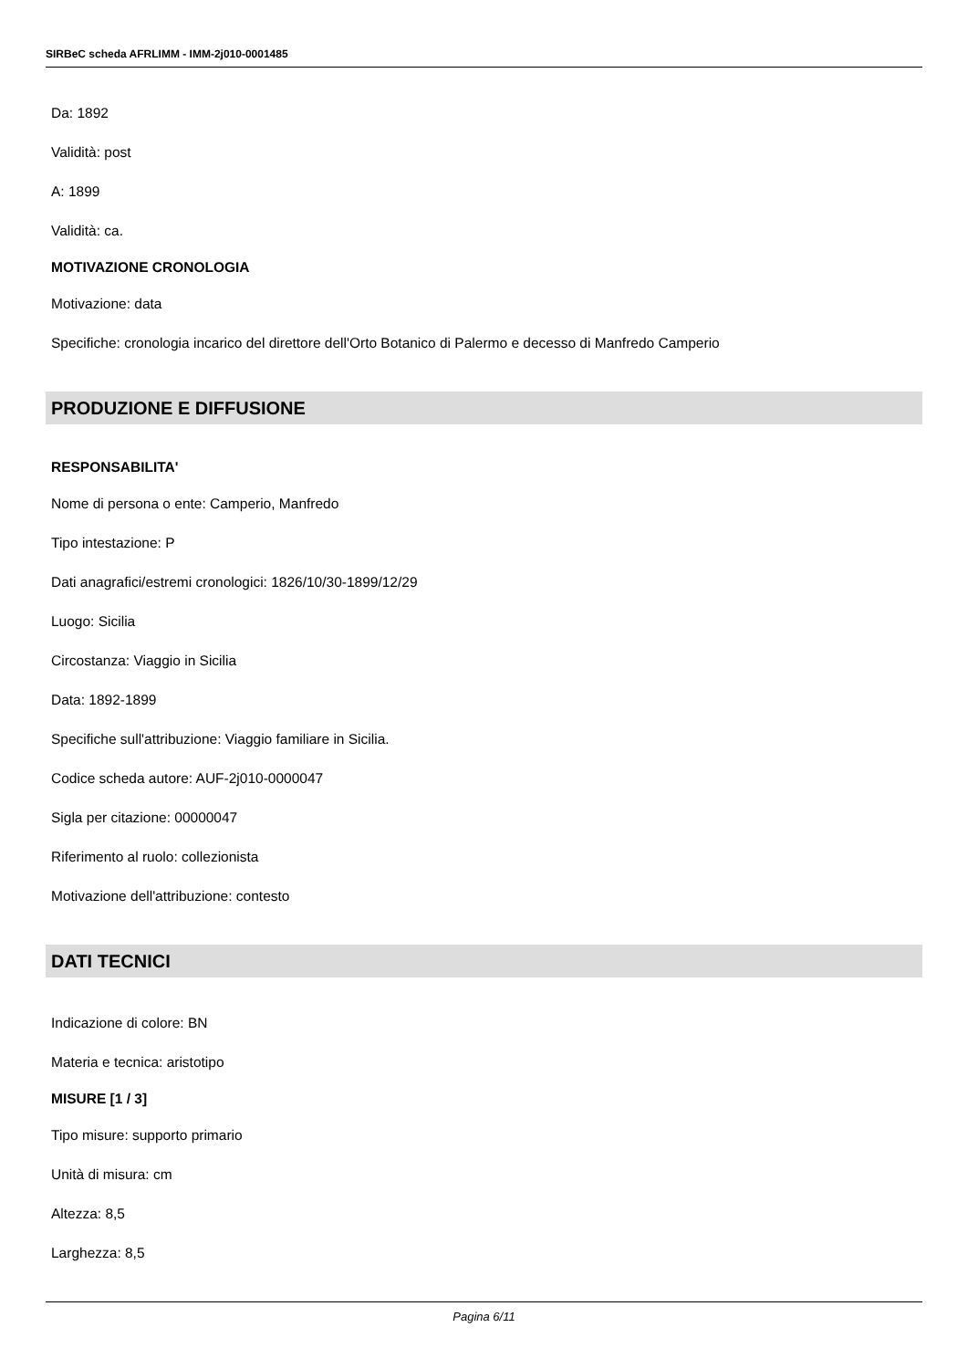SIRBeC scheda AFRLIMM - IMM-2j010-0001485
Da: 1892
Validità: post
A: 1899
Validità: ca.
MOTIVAZIONE CRONOLOGIA
Motivazione: data
Specifiche: cronologia incarico del direttore dell'Orto Botanico di Palermo e decesso di Manfredo Camperio
PRODUZIONE E DIFFUSIONE
RESPONSABILITA'
Nome di persona o ente: Camperio, Manfredo
Tipo intestazione: P
Dati anagrafici/estremi cronologici: 1826/10/30-1899/12/29
Luogo: Sicilia
Circostanza: Viaggio in Sicilia
Data: 1892-1899
Specifiche sull'attribuzione: Viaggio familiare in Sicilia.
Codice scheda autore: AUF-2j010-0000047
Sigla per citazione: 00000047
Riferimento al ruolo: collezionista
Motivazione dell'attribuzione: contesto
DATI TECNICI
Indicazione di colore: BN
Materia e tecnica: aristotipo
MISURE [1 / 3]
Tipo misure: supporto primario
Unità di misura: cm
Altezza: 8,5
Larghezza: 8,5
Pagina 6/11